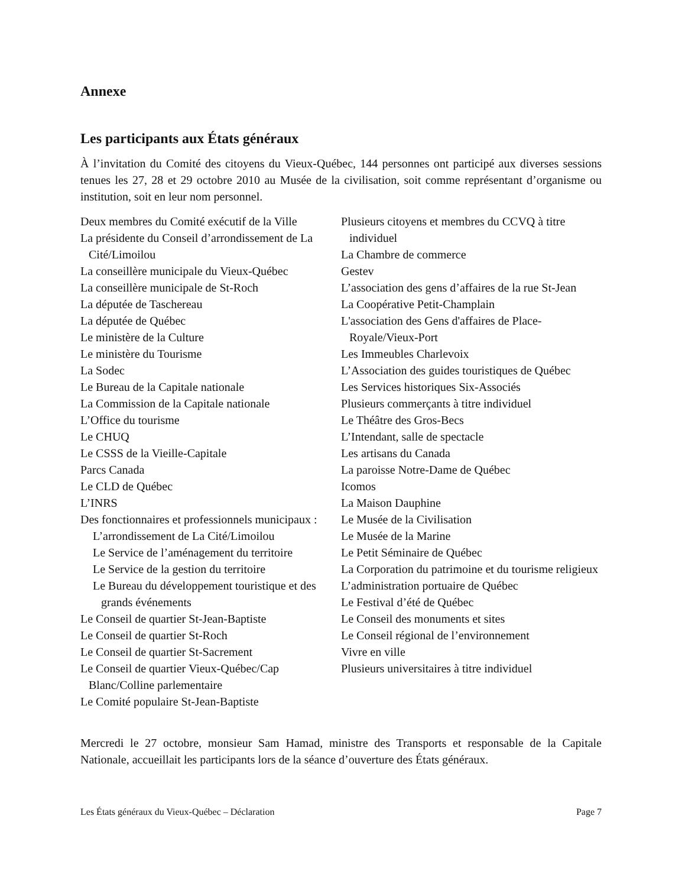Annexe
Les participants aux États généraux
À l’invitation du Comité des citoyens du Vieux-Québec, 144 personnes ont participé aux diverses sessions tenues les 27, 28 et 29 octobre 2010 au Musée de la civilisation, soit comme représentant d’organisme ou institution, soit en leur nom personnel.
Deux membres du Comité exécutif de la Ville
La présidente du Conseil d’arrondissement de La Cité/Limoilou
La conseillère municipale du Vieux-Québec
La conseillère municipale de St-Roch
La députée de Taschereau
La députée de Québec
Le ministère de la Culture
Le ministère du Tourisme
La Sodec
Le Bureau de la Capitale nationale
La Commission de la Capitale nationale
L’Office du tourisme
Le CHUQ
Le CSSS de la Vieille-Capitale
Parcs Canada
Le CLD de Québec
L’INRS
Des fonctionnaires et professionnels municipaux :
L’arrondissement de La Cité/Limoilou
Le Service de l’aménagement du territoire
Le Service de la gestion du territoire
Le Bureau du développement touristique et des grands événements
Le Conseil de quartier St-Jean-Baptiste
Le Conseil de quartier St-Roch
Le Conseil de quartier St-Sacrement
Le Conseil de quartier Vieux-Québec/Cap Blanc/Colline parlementaire
Le Comité populaire St-Jean-Baptiste
Plusieurs citoyens et membres du CCVQ à titre individuel
La Chambre de commerce
Gestev
L’association des gens d’affaires de la rue St-Jean
La Coopérative Petit-Champlain
L'association des Gens d'affaires de Place-Royale/Vieux-Port
Les Immeubles Charlevoix
L’Association des guides touristiques de Québec
Les Services historiques Six-Associés
Plusieurs commerçants à titre individuel
Le Théâtre des Gros-Becs
L’Intendant, salle de spectacle
Les artisans du Canada
La paroisse Notre-Dame de Québec
Icomos
La Maison Dauphine
Le Musée de la Civilisation
Le Musée de la Marine
Le Petit Séminaire de Québec
La Corporation du patrimoine et du tourisme religieux
L’administration portuaire de Québec
Le Festival d’été de Québec
Le Conseil des monuments et sites
Le Conseil régional de l’environnement
Vivre en ville
Plusieurs universitaires à titre individuel
Mercredi le 27 octobre, monsieur Sam Hamad, ministre des Transports et responsable de la Capitale Nationale, accueillait les participants lors de la séance d’ouverture des États généraux.
Les États généraux du Vieux-Québec – Déclaration Page 7